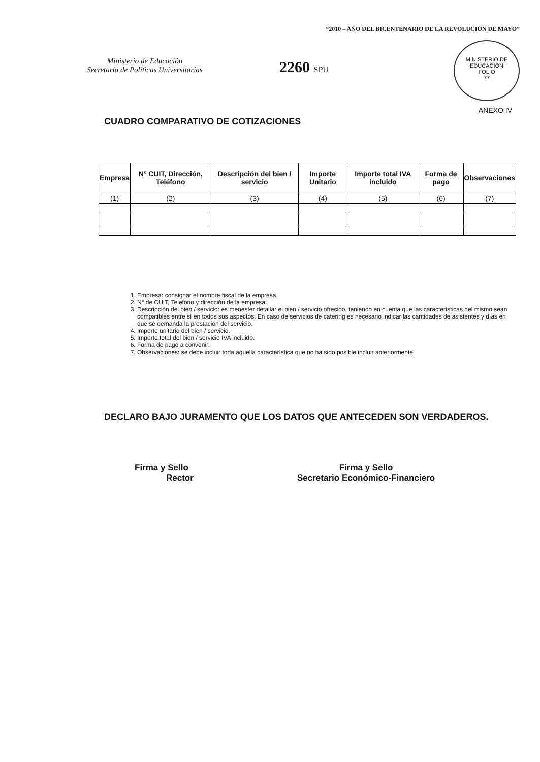Ministerio de Educación
Secretaría de Políticas Universitarias
“2010 – AÑO DEL BICENTENARIO DE LA REVOLUCIÓN DE MAYO”
2260 SPU
MINISTERIO DE EDUCACION
FOLIO
77
ANEXO IV
CUADRO COMPARATIVO DE COTIZACIONES
| Empresa | N° CUIT, Dirección, Teléfono | Descripción del bien / servicio | Importe Unitario | Importe total IVA incluido | Forma de pago | Observaciones |
| --- | --- | --- | --- | --- | --- | --- |
| (1) | (2) | (3) | (4) | (5) | (6) | (7) |
1. Empresa: consignar el nombre fiscal de la empresa.
2. N° de CUIT, Telefono y dirección de la empresa.
3. Descripción del bien / servicio: es menester detallar el bien / servicio ofrecido, teniendo en cuenta que las características del mismo sean compatibles entre sí en todos sus aspectos. En caso de servicios de catering es necesario indicar las cantidades de asistentes y días en que se demanda la prestación del servicio.
4. Importe unitario del bien / servicio.
5. Importe total del bien / servicio IVA incluido.
6. Forma de pago a convenir.
7. Observaciones: se debe incluir toda aquella característica que no ha sido posible incluir anteriormente.
DECLARO BAJO JURAMENTO QUE LOS DATOS QUE ANTECEDEN SON VERDADEROS.
Firma y Sello
Rector
Firma y Sello
Secretario Económico-Financiero